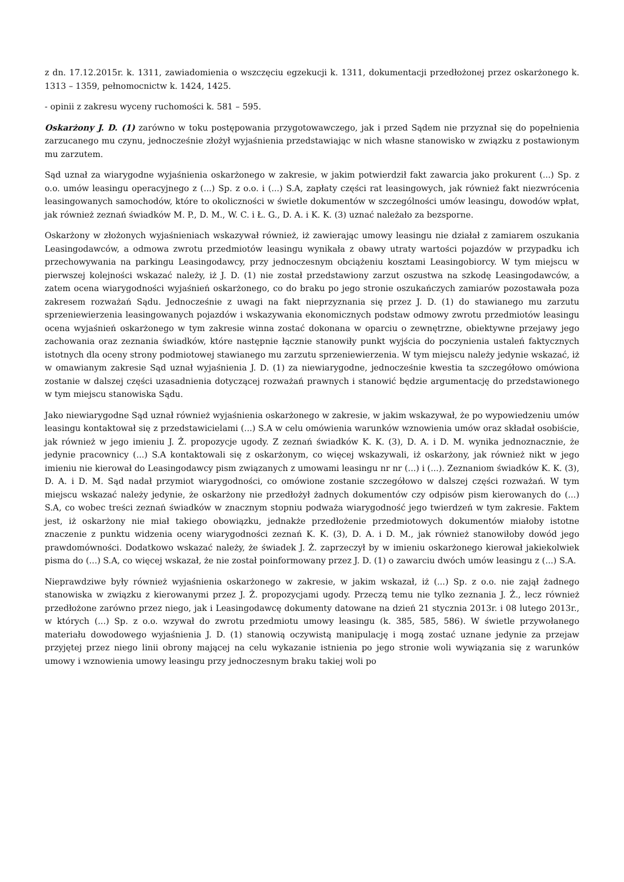z dn. 17.12.2015r. k. 1311, zawiadomienia o wszczęciu egzekucji k. 1311, dokumentacji przedłożonej przez oskarżonego k. 1313 – 1359, pełnomocnictw k. 1424, 1425.
- opinii z zakresu wyceny ruchomości k. 581 – 595.
Oskarżony J. D. (1) zarówno w toku postępowania przygotowawczego, jak i przed Sądem nie przyznał się do popełnienia zarzucanego mu czynu, jednocześnie złożył wyjaśnienia przedstawiając w nich własne stanowisko w związku z postawionym mu zarzutem.
Sąd uznał za wiarygodne wyjaśnienia oskarżonego w zakresie, w jakim potwierdził fakt zawarcia jako prokurent (...) Sp. z o.o. umów leasingu operacyjnego z (...) Sp. z o.o. i (...) S.A, zapłaty części rat leasingowych, jak również fakt niezwrócenia leasingowanych samochodów, które to okoliczności w świetle dokumentów w szczególności umów leasingu, dowodów wpłat, jak również zeznań świadków M. P., D. M., W. C. i Ł. G., D. A. i K. K. (3) uznać należało za bezsporne.
Oskarżony w złożonych wyjaśnieniach wskazywał również, iż zawierając umowy leasingu nie działał z zamiarem oszukania Leasingodawców, a odmowa zwrotu przedmiotów leasingu wynikała z obawy utraty wartości pojazdów w przypadku ich przechowywania na parkingu Leasingodawcy, przy jednoczesnym obciążeniu kosztami Leasingobiorcy. W tym miejscu w pierwszej kolejności wskazać należy, iż J. D. (1) nie został przedstawiony zarzut oszustwa na szkodę Leasingodawców, a zatem ocena wiarygodności wyjaśnień oskarżonego, co do braku po jego stronie oszukańczych zamiarów pozostawała poza zakresem rozważań Sądu. Jednocześnie z uwagi na fakt nieprzyznania się przez J. D. (1) do stawianego mu zarzutu sprzeniewierzenia leasingowanych pojazdów i wskazywania ekonomicznych podstaw odmowy zwrotu przedmiotów leasingu ocena wyjaśnień oskarżonego w tym zakresie winna zostać dokonana w oparciu o zewnętrzne, obiektywne przejawy jego zachowania oraz zeznania świadków, które następnie łącznie stanowiły punkt wyjścia do poczynienia ustaleń faktycznych istotnych dla oceny strony podmiotowej stawianego mu zarzutu sprzeniewierzenia. W tym miejscu należy jedynie wskazać, iż w omawianym zakresie Sąd uznał wyjaśnienia J. D. (1) za niewiarygodne, jednocześnie kwestia ta szczegółowo omówiona zostanie w dalszej części uzasadnienia dotyczącej rozważań prawnych i stanowić będzie argumentację do przedstawionego w tym miejscu stanowiska Sądu.
Jako niewiarygodne Sąd uznał również wyjaśnienia oskarżonego w zakresie, w jakim wskazywał, że po wypowiedzeniu umów leasingu kontaktował się z przedstawicielami (...) S.A w celu omówienia warunków wznowienia umów oraz składał osobiście, jak również w jego imieniu J. Ż. propozycje ugody. Z zeznań świadków K. K. (3), D. A. i D. M. wynika jednoznacznie, że jedynie pracownicy (...) S.A kontaktowali się z oskarżonym, co więcej wskazywali, iż oskarżony, jak również nikt w jego imieniu nie kierował do Leasingodawcy pism związanych z umowami leasingu nr nr (...) i (...). Zeznaniom świadków K. K. (3), D. A. i D. M. Sąd nadał przymiot wiarygodności, co omówione zostanie szczegółowo w dalszej części rozważań. W tym miejscu wskazać należy jedynie, że oskarżony nie przedłożył żadnych dokumentów czy odpisów pism kierowanych do (...) S.A, co wobec treści zeznań świadków w znacznym stopniu podważa wiarygodność jego twierdzeń w tym zakresie. Faktem jest, iż oskarżony nie miał takiego obowiązku, jednakże przedłożenie przedmiotowych dokumentów miałoby istotne znaczenie z punktu widzenia oceny wiarygodności zeznań K. K. (3), D. A. i D. M., jak również stanowiłoby dowód jego prawdomówności. Dodatkowo wskazać należy, że świadek J. Ż. zaprzeczył by w imieniu oskarżonego kierował jakiekolwiek pisma do (...) S.A, co więcej wskazał, że nie został poinformowany przez J. D. (1) o zawarciu dwóch umów leasingu z (...) S.A.
Nieprawdziwe były również wyjaśnienia oskarżonego w zakresie, w jakim wskazał, iż (...) Sp. z o.o. nie zajął żadnego stanowiska w związku z kierowanymi przez J. Ż. propozycjami ugody. Przeczą temu nie tylko zeznania J. Ż., lecz również przedłożone zarówno przez niego, jak i Leasingodawcę dokumenty datowane na dzień 21 stycznia 2013r. i 08 lutego 2013r., w których (...) Sp. z o.o. wzywał do zwrotu przedmiotu umowy leasingu (k. 385, 585, 586). W świetle przywołanego materiału dowodowego wyjaśnienia J. D. (1) stanowią oczywistą manipulację i mogą zostać uznane jedynie za przejaw przyjętej przez niego linii obrony mającej na celu wykazanie istnienia po jego stronie woli wywiązania się z warunków umowy i wznowienia umowy leasingu przy jednoczesnym braku takiej woli po